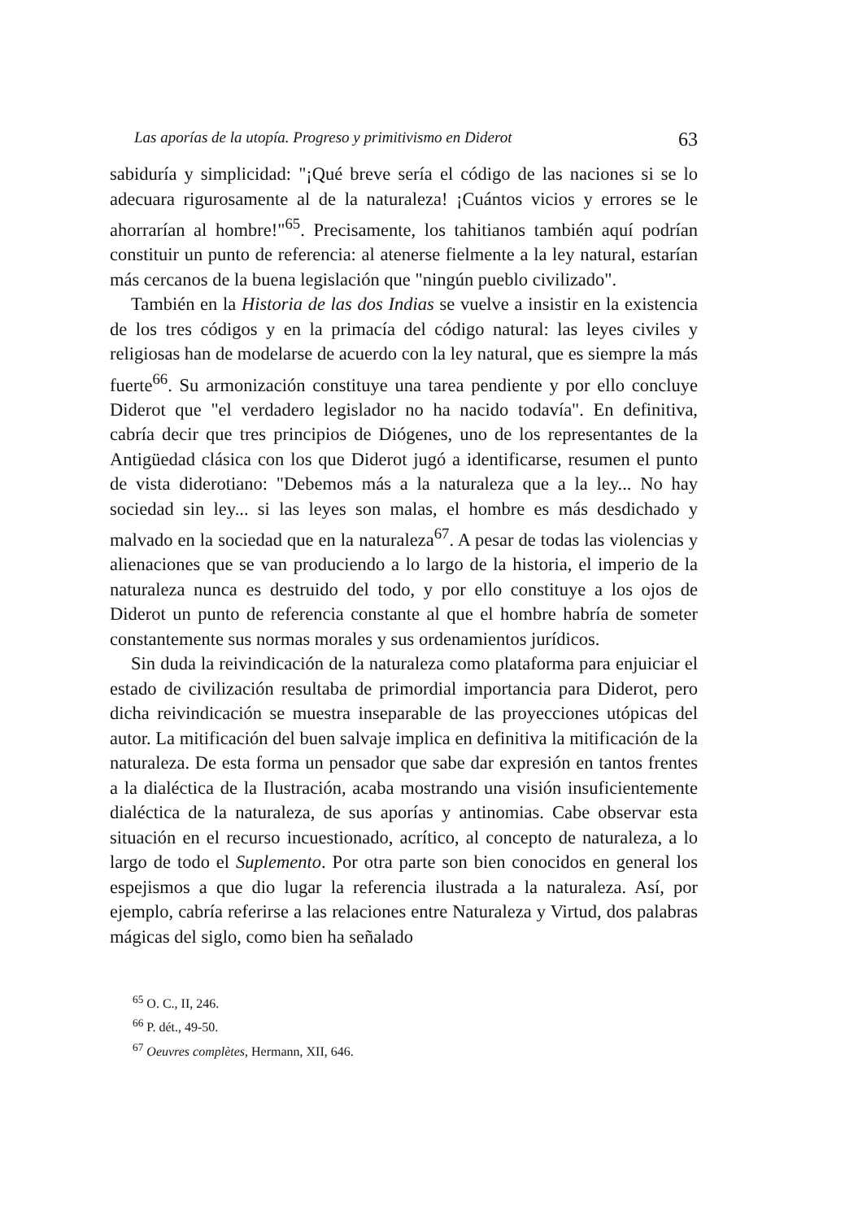Las aporías de la utopía. Progreso y primitivismo en Diderot 63
sabiduría y simplicidad: "¡Qué breve sería el código de las naciones si se lo adecuara rigurosamente al de la naturaleza! ¡Cuántos vicios y errores se le ahorrarían al hombre!"<sup>65</sup>. Precisamente, los tahitianos también aquí podrían constituir un punto de referencia: al atenerse fielmente a la ley natural, estarían más cercanos de la buena legislación que "ningún pueblo civilizado".
También en la Historia de las dos Indias se vuelve a insistir en la existencia de los tres códigos y en la primacía del código natural: las leyes civiles y religiosas han de modelarse de acuerdo con la ley natural, que es siempre la más fuerte<sup>66</sup>. Su armonización constituye una tarea pendiente y por ello concluye Diderot que "el verdadero legislador no ha nacido todavía". En definitiva, cabría decir que tres principios de Diógenes, uno de los representantes de la Antigüedad clásica con los que Diderot jugó a identificarse, resumen el punto de vista diderotiano: "Debemos más a la naturaleza que a la ley... No hay sociedad sin ley... si las leyes son malas, el hombre es más desdichado y malvado en la sociedad que en la naturaleza<sup>67</sup>. A pesar de todas las violencias y alienaciones que se van produciendo a lo largo de la historia, el imperio de la naturaleza nunca es destruido del todo, y por ello constituye a los ojos de Diderot un punto de referencia constante al que el hombre habría de someter constantemente sus normas morales y sus ordenamientos jurídicos.
Sin duda la reivindicación de la naturaleza como plataforma para enjuiciar el estado de civilización resultaba de primordial importancia para Diderot, pero dicha reivindicación se muestra inseparable de las proyecciones utópicas del autor. La mitificación del buen salvaje implica en definitiva la mitificación de la naturaleza. De esta forma un pensador que sabe dar expresión en tantos frentes a la dialéctica de la Ilustración, acaba mostrando una visión insuficientemente dialéctica de la naturaleza, de sus aporías y antinomias. Cabe observar esta situación en el recurso incuestionado, acrítico, al concepto de naturaleza, a lo largo de todo el Suplemento. Por otra parte son bien conocidos en general los espejismos a que dio lugar la referencia ilustrada a la naturaleza. Así, por ejemplo, cabría referirse a las relaciones entre Naturaleza y Virtud, dos palabras mágicas del siglo, como bien ha señalado
<sup>65</sup> O. C., II, 246.
<sup>66</sup> P. dét., 49-50.
<sup>67</sup> Oeuvres complètes, Hermann, XII, 646.